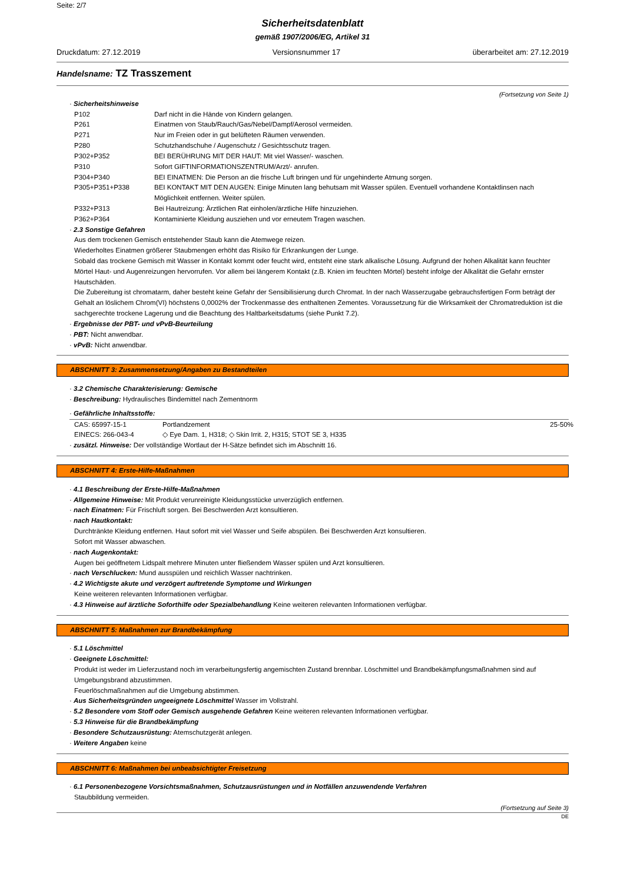Seite: 2/7
Sicherheitsdatenblatt
gemäß 1907/2006/EG, Artikel 31
Druckdatum: 27.12.2019 Versionsnummer 17 überarbeitet am: 27.12.2019
Handelsname: TZ Trasszement
(Fortsetzung von Seite 1)
· Sicherheitshinweise
| P102 | Darf nicht in die Hände von Kindern gelangen. |
| P261 | Einatmen von Staub/Rauch/Gas/Nebel/Dampf/Aerosol vermeiden. |
| P271 | Nur im Freien oder in gut belüfteten Räumen verwenden. |
| P280 | Schutzhandschuhe / Augenschutz / Gesichtsschutz tragen. |
| P302+P352 | BEI BERÜHRUNG MIT DER HAUT: Mit viel Wasser/- waschen. |
| P310 | Sofort GIFTINFORMATIONSZENTRUM/Arzt/- anrufen. |
| P304+P340 | BEI EINATMEN: Die Person an die frische Luft bringen und für ungehinderte Atmung sorgen. |
| P305+P351+P338 | BEI KONTAKT MIT DEN AUGEN: Einige Minuten lang behutsam mit Wasser spülen. Eventuell vorhandene Kontaktlinsen nach Möglichkeit entfernen. Weiter spülen. |
| P332+P313 | Bei Hautreizung: Ärztlichen Rat einholen/ärztliche Hilfe hinzuziehen. |
| P362+P364 | Kontaminierte Kleidung ausziehen und vor erneutem Tragen waschen. |
· 2.3 Sonstige Gefahren
Aus dem trockenen Gemisch entstehender Staub kann die Atemwege reizen.
Wiederholtes Einatmen größerer Staubmengen erhöht das Risiko für Erkrankungen der Lunge.
Sobald das trockene Gemisch mit Wasser in Kontakt kommt oder feucht wird, entsteht eine stark alkalische Lösung. Aufgrund der hohen Alkalität kann feuchter Mörtel Haut- und Augenreizungen hervorrufen. Vor allem bei längerem Kontakt (z.B. Knien im feuchten Mörtel) besteht infolge der Alkalität die Gefahr ernster Hautschäden.
Die Zubereitung ist chromatarm, daher besteht keine Gefahr der Sensibilisierung durch Chromat. In der nach Wasserzugabe gebrauchsfertigen Form beträgt der Gehalt an löslichem Chrom(VI) höchstens 0,0002% der Trockenmasse des enthaltenen Zementes. Voraussetzung für die Wirksamkeit der Chromatreduktion ist die sachgerechte trockene Lagerung und die Beachtung des Haltbarkeitsdatums (siehe Punkt 7.2).
· Ergebnisse der PBT- und vPvB-Beurteilung
· PBT: Nicht anwendbar.
· vPvB: Nicht anwendbar.
ABSCHNITT 3: Zusammensetzung/Angaben zu Bestandteilen
· 3.2 Chemische Charakterisierung: Gemische
· Beschreibung: Hydraulisches Bindemittel nach Zementnorm
· Gefährliche Inhaltsstoffe:
| CAS: 65997-15-1 | Portlandzement | 25-50% |
| EINECS: 266-043-4 | ◇ Eye Dam. 1, H318; ◇ Skin Irrit. 2, H315; STOT SE 3, H335 | |
· zusätzl. Hinweise: Der vollständige Wortlaut der H-Sätze befindet sich im Abschnitt 16.
ABSCHNITT 4: Erste-Hilfe-Maßnahmen
· 4.1 Beschreibung der Erste-Hilfe-Maßnahmen
· Allgemeine Hinweise: Mit Produkt verunreinigte Kleidungsstücke unverzüglich entfernen.
· nach Einatmen: Für Frischluft sorgen. Bei Beschwerden Arzt konsultieren.
· nach Hautkontakt:
Durchtränkte Kleidung entfernen. Haut sofort mit viel Wasser und Seife abspülen. Bei Beschwerden Arzt konsultieren.
Sofort mit Wasser abwaschen.
· nach Augenkontakt:
Augen bei geöffnetem Lidspalt mehrere Minuten unter fließendem Wasser spülen und Arzt konsultieren.
· nach Verschlucken: Mund ausspülen und reichlich Wasser nachtrinken.
· 4.2 Wichtigste akute und verzögert auftretende Symptome und Wirkungen
Keine weiteren relevanten Informationen verfügbar.
· 4.3 Hinweise auf ärztliche Soforthilfe oder Spezialbehandlung Keine weiteren relevanten Informationen verfügbar.
ABSCHNITT 5: Maßnahmen zur Brandbekämpfung
· 5.1 Löschmittel
· Geeignete Löschmittel:
Produkt ist weder im Lieferzustand noch im verarbeitungsfertig angemischten Zustand brennbar. Löschmittel und Brandbekämpfungsmaßnahmen sind auf Umgebungsbrand abzustimmen.
Feuerlöschmaßnahmen auf die Umgebung abstimmen.
· Aus Sicherheitsgründen ungeeignete Löschmittel Wasser im Vollstrahl.
· 5.2 Besondere vom Stoff oder Gemisch ausgehende Gefahren Keine weiteren relevanten Informationen verfügbar.
· 5.3 Hinweise für die Brandbekämpfung
· Besondere Schutzausrüstung: Atemschutzgerät anlegen.
· Weitere Angaben keine
ABSCHNITT 6: Maßnahmen bei unbeabsichtigter Freisetzung
· 6.1 Personenbezogene Vorsichtsmaßnahmen, Schutzausrüstungen und in Notfällen anzuwendende Verfahren
Staubbildung vermeiden.
(Fortsetzung auf Seite 3)
DE